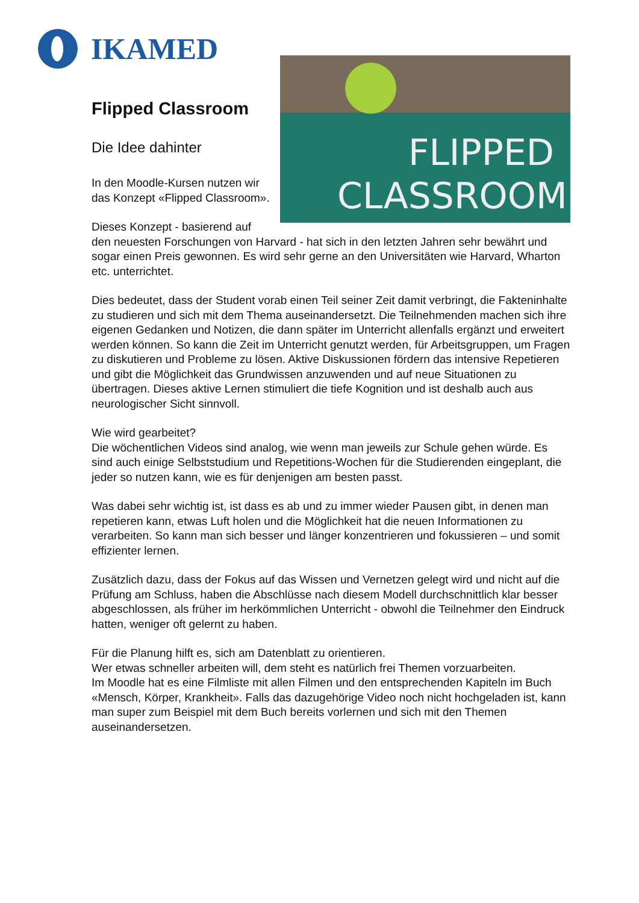IKAMED
FLIPPED
CLASSROOM
Flipped Classroom
Die Idee dahinter
In den Moodle-Kursen nutzen wir das Konzept «Flipped Classroom».
Dieses Konzept - basierend auf den neuesten Forschungen von Harvard - hat sich in den letzten Jahren sehr bewährt und sogar einen Preis gewonnen. Es wird sehr gerne an den Universitäten wie Harvard, Wharton etc. unterrichtet.
Dies bedeutet, dass der Student vorab einen Teil seiner Zeit damit verbringt, die Fakteninhalte zu studieren und sich mit dem Thema auseinandersetzt. Die Teilnehmenden machen sich ihre eigenen Gedanken und Notizen, die dann später im Unterricht allenfalls ergänzt und erweitert werden können. So kann die Zeit im Unterricht genutzt werden, für Arbeitsgruppen, um Fragen zu diskutieren und Probleme zu lösen. Aktive Diskussionen fördern das intensive Repetieren und gibt die Möglichkeit das Grundwissen anzuwenden und auf neue Situationen zu übertragen. Dieses aktive Lernen stimuliert die tiefe Kognition und ist deshalb auch aus neurologischer Sicht sinnvoll.
Wie wird gearbeitet?
Die wöchentlichen Videos sind analog, wie wenn man jeweils zur Schule gehen würde. Es sind auch einige Selbststudium und Repetitions-Wochen für die Studierenden eingeplant, die jeder so nutzen kann, wie es für denjenigen am besten passt.
Was dabei sehr wichtig ist, ist dass es ab und zu immer wieder Pausen gibt, in denen man repetieren kann, etwas Luft holen und die Möglichkeit hat die neuen Informationen zu verarbeiten. So kann man sich besser und länger konzentrieren und fokussieren – und somit effizienter lernen.
Zusätzlich dazu, dass der Fokus auf das Wissen und Vernetzen gelegt wird und nicht auf die Prüfung am Schluss, haben die Abschlüsse nach diesem Modell durchschnittlich klar besser abgeschlossen, als früher im herkömmlichen Unterricht - obwohl die Teilnehmer den Eindruck hatten, weniger oft gelernt zu haben.
Für die Planung hilft es, sich am Datenblatt zu orientieren.
Wer etwas schneller arbeiten will, dem steht es natürlich frei Themen vorzuarbeiten.
Im Moodle hat es eine Filmliste mit allen Filmen und den entsprechenden Kapiteln im Buch «Mensch, Körper, Krankheit». Falls das dazugehörige Video noch nicht hochgeladen ist, kann man super zum Beispiel mit dem Buch bereits vorlernen und sich mit den Themen auseinandersetzen.